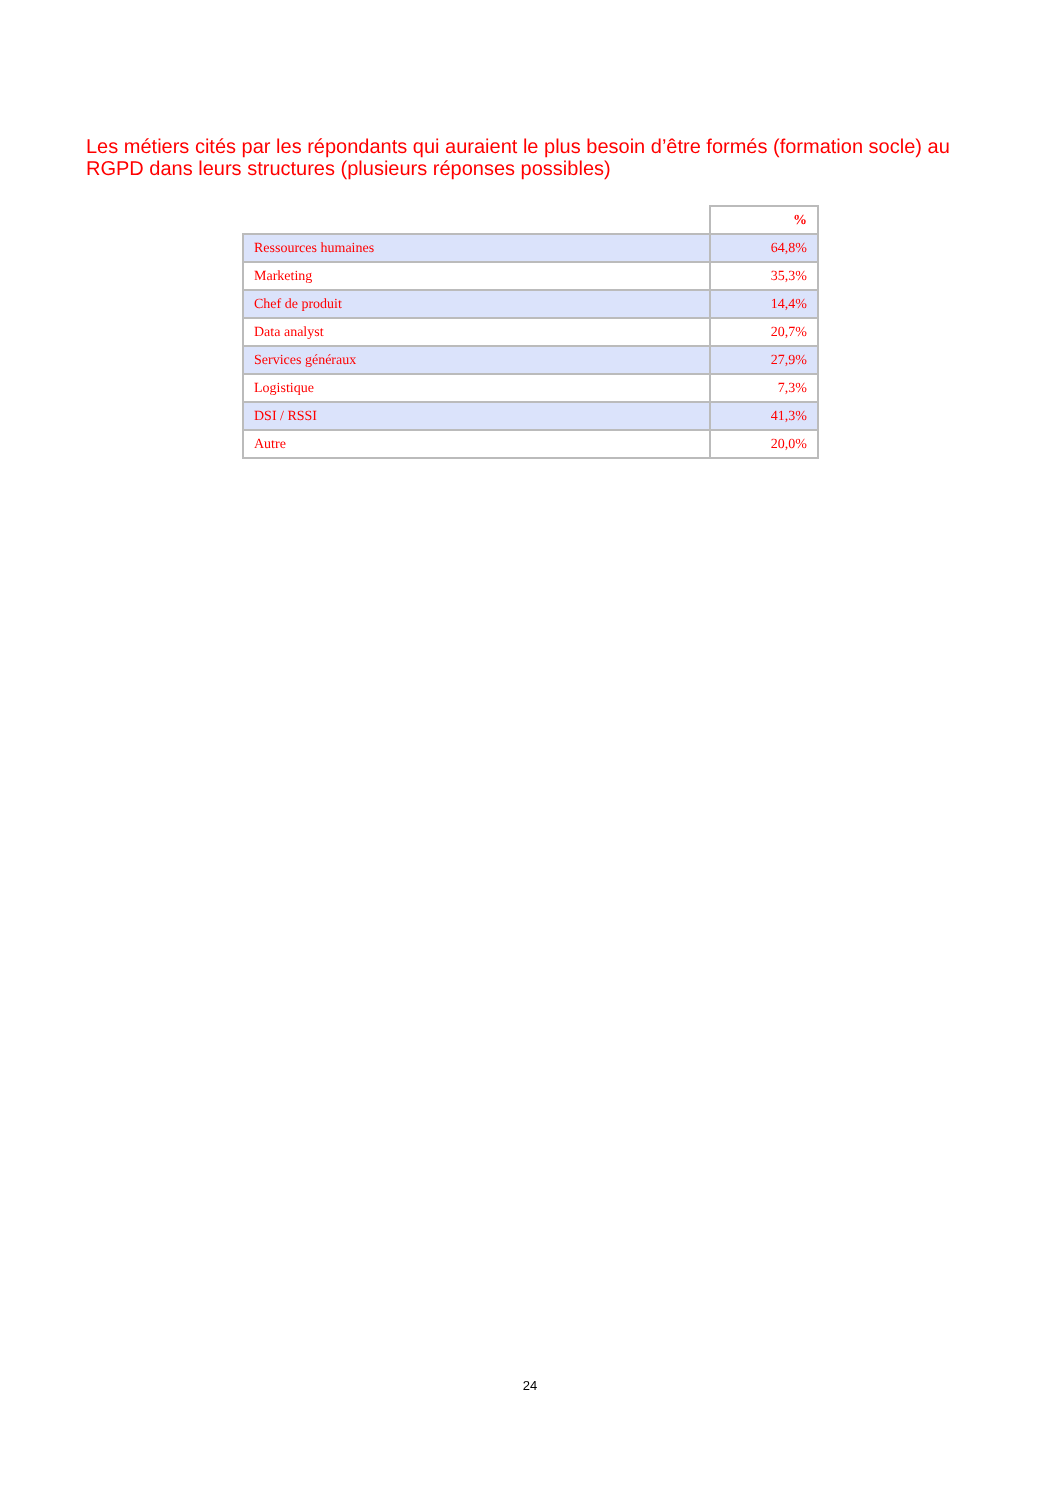Les métiers cités par les répondants qui auraient le plus besoin d’être formés (formation socle) au RGPD dans leurs structures (plusieurs réponses possibles)
| | % |
| Ressources humaines | 64,8% |
| Marketing | 35,3% |
| Chef de produit | 14,4% |
| Data analyst | 20,7% |
| Services généraux | 27,9% |
| Logistique | 7,3% |
| DSI / RSSI | 41,3% |
| Autre | 20,0% |
24